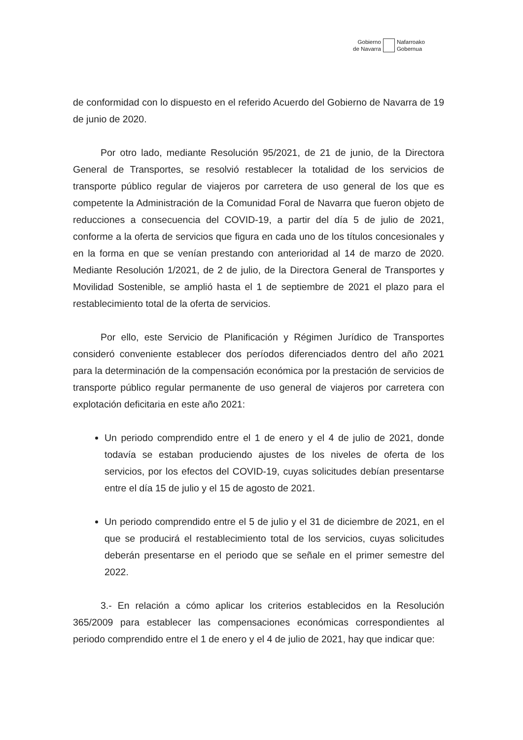Gobierno
de Navarra
Nafarroako
Gobernua
de conformidad con lo dispuesto en el referido Acuerdo del Gobierno de Navarra de 19 de junio de 2020.
Por otro lado, mediante Resolución 95/2021, de 21 de junio, de la Directora General de Transportes, se resolvió restablecer la totalidad de los servicios de transporte público regular de viajeros por carretera de uso general de los que es competente la Administración de la Comunidad Foral de Navarra que fueron objeto de reducciones a consecuencia del COVID-19, a partir del día 5 de julio de 2021, conforme a la oferta de servicios que figura en cada uno de los títulos concesionales y en la forma en que se venían prestando con anterioridad al 14 de marzo de 2020. Mediante Resolución 1/2021, de 2 de julio, de la Directora General de Transportes y Movilidad Sostenible, se amplió hasta el 1 de septiembre de 2021 el plazo para el restablecimiento total de la oferta de servicios.
Por ello, este Servicio de Planificación y Régimen Jurídico de Transportes consideró conveniente establecer dos períodos diferenciados dentro del año 2021 para la determinación de la compensación económica por la prestación de servicios de transporte público regular permanente de uso general de viajeros por carretera con explotación deficitaria en este año 2021:
Un periodo comprendido entre el 1 de enero y el 4 de julio de 2021, donde todavía se estaban produciendo ajustes de los niveles de oferta de los servicios, por los efectos del COVID-19, cuyas solicitudes debían presentarse entre el día 15 de julio y el 15 de agosto de 2021.
Un periodo comprendido entre el 5 de julio y el 31 de diciembre de 2021, en el que se producirá el restablecimiento total de los servicios, cuyas solicitudes deberán presentarse en el periodo que se señale en el primer semestre del 2022.
3.- En relación a cómo aplicar los criterios establecidos en la Resolución 365/2009 para establecer las compensaciones económicas correspondientes al periodo comprendido entre el 1 de enero y el 4 de julio de 2021, hay que indicar que: